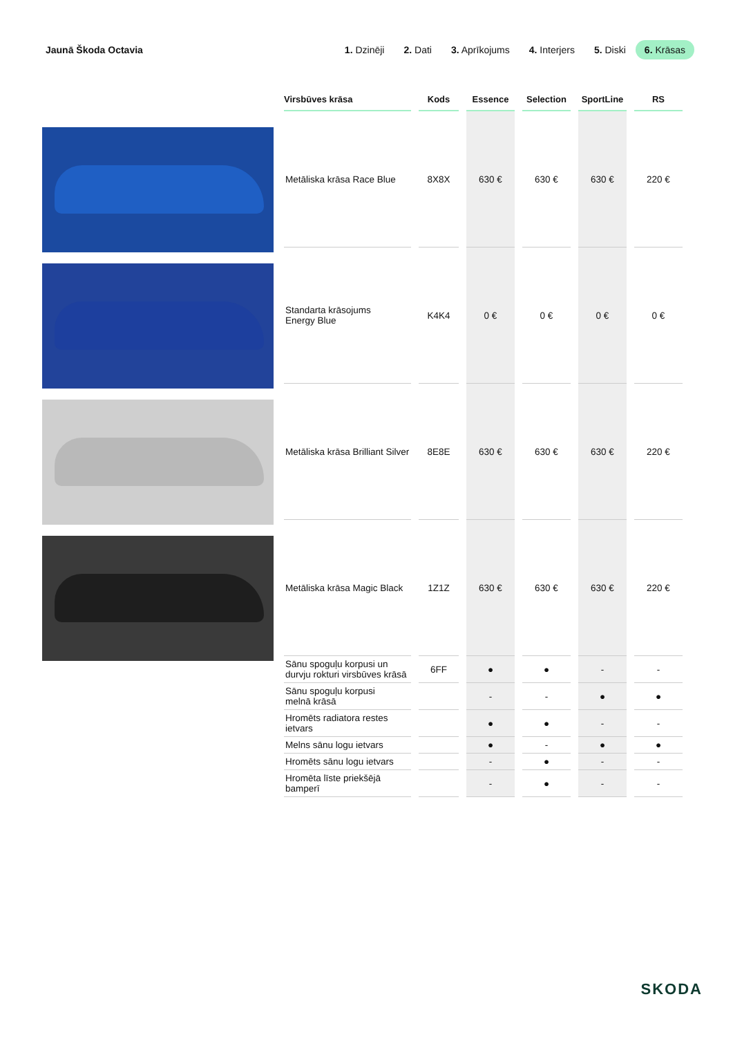Jaunā Škoda Octavia 1. Dzinēji 2. Dati 3. Aprīkojums 4. Interjers 5. Diski 6. Krāsas
| Virsbūves krāsa | Kods | Essence | Selection | SportLine | RS |
| --- | --- | --- | --- | --- | --- |
| Metāliska krāsa Race Blue | 8X8X | 630 € | 630 € | 630 € | 220 € |
| Standarta krāsojums Energy Blue | K4K4 | 0 € | 0 € | 0 € | 0 € |
| Metāliska krāsa Brilliant Silver | 8E8E | 630 € | 630 € | 630 € | 220 € |
| Metāliska krāsa Magic Black | 1Z1Z | 630 € | 630 € | 630 € | 220 € |
| Sānu spoguļu korpusi un durvju rokturi virsbūves krāsā | 6FF | ● | ● | - | - |
| Sānu spoguļu korpusi melnā krāsā | | - | - | ● | ● |
| Hromēts radiatora restes ietvars | | ● | ● | - | - |
| Melns sānu logu ietvars | | ● | - | ● | ● |
| Hromēts sānu logu ietvars | | - | ● | - | - |
| Hromēta līste priekšējā bamperī | | - | ● | - | - |
SKODA